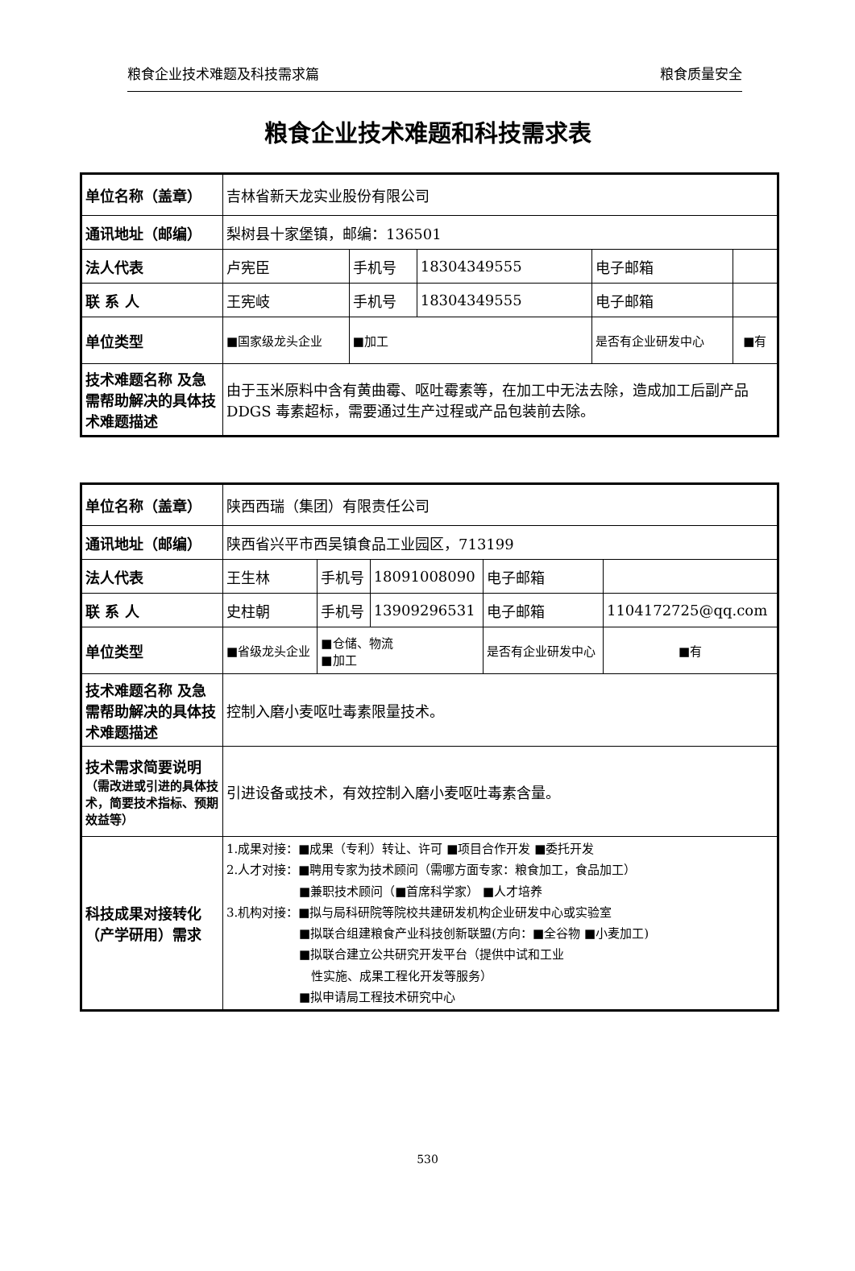粮食企业技术难题及科技需求篇 粮食质量安全
粮食企业技术难题和科技需求表
| 单位名称（盖章） | 吉林省新天龙实业股份有限公司 | | | | |
| 通讯地址（邮编） | 梨树县十家堡镇，邮编：136501 | | | | |
| 法人代表 | 卢宪臣 | 手机号 | 18304349555 | 电子邮箱 | |
| 联 系 人 | 王宪岐 | 手机号 | 18304349555 | 电子邮箱 | |
| 单位类型 | ■国家级龙头企业 | ■加工 | | 是否有企业研发中心 | ■有 |
| 技术难题名称 及急需帮助解决的具体技术难题描述 | 由于玉米原料中含有黄曲霉、呕吐霉素等，在加工中无法去除，造成加工后副产品 DDGS 毒素超标，需要通过生产过程或产品包装前去除。 | | | | |
| 单位名称（盖章） | 陕西西瑞（集团）有限责任公司 | | | | |
| 通讯地址（邮编） | 陕西省兴平市西吴镇食品工业园区，713199 | | | | |
| 法人代表 | 王生林 | 手机号 | 18091008090 | 电子邮箱 | |
| 联 系 人 | 史柱朝 | 手机号 | 13909296531 | 电子邮箱 | 1104172725@qq.com |
| 单位类型 | ■省级龙头企业 | ■仓储、物流 ■加工 | | 是否有企业研发中心 | ■有 |
| 技术难题名称 及急需帮助解决的具体技术难题描述 | 控制入磨小麦呕吐毒素限量技术。 | | | | |
| 技术需求简要说明 （需改进或引进的具体技术，简要技术指标、预期效益等） | 引进设备或技术，有效控制入磨小麦呕吐毒素含量。 | | | | |
| 科技成果对接转化（产学研用）需求 | 1.成果对接：■成果（专利）转让、许可 ■项目合作开发 ■委托开发 2.人才对接：■聘用专家为技术顾问（需哪方面专家：粮食加工，食品加工） ■兼职技术顾问（■首席科学家） ■人才培养 3.机构对接：■拟与局科研院等院校共建研发机构企业研发中心或实验室 ■拟联合组建粮食产业科技创新联盟(方向：■全谷物 ■小麦加工) ■拟联合建立公共研究开发平台（提供中试和工业 性实施、成果工程化开发等服务） ■拟申请局工程技术研究中心 | | | | |
530